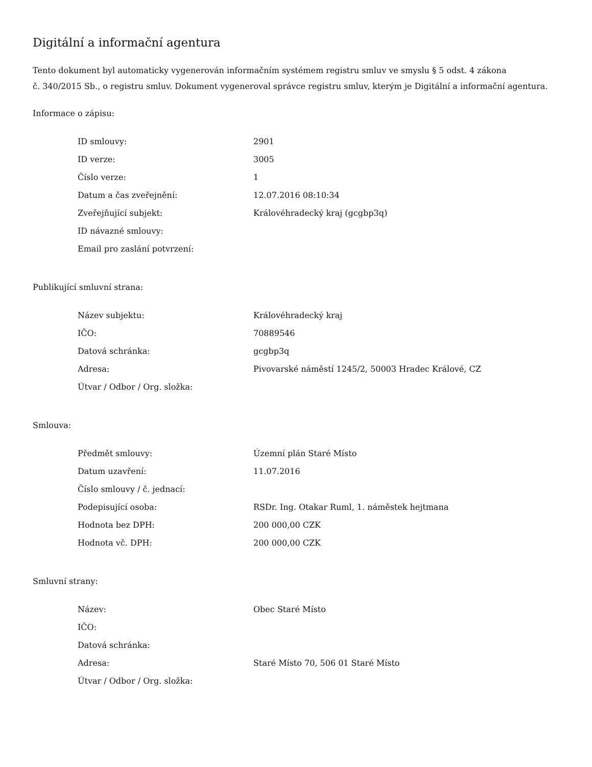Digitální a informační agentura
Tento dokument byl automaticky vygenerován informačním systémem registru smluv ve smyslu § 5 odst. 4 zákona
č. 340/2015 Sb., o registru smluv. Dokument vygeneroval správce registru smluv, kterým je Digitální a informační agentura.
Informace o zápisu:
| ID smlouvy: | 2901 |
| ID verze: | 3005 |
| Číslo verze: | 1 |
| Datum a čas zveřejnění: | 12.07.2016 08:10:34 |
| Zveřejňující subjekt: | Královéhradecký kraj (gcgbp3q) |
| ID návazné smlouvy: | |
| Email pro zaslání potvrzení: | |
Publikující smluvní strana:
| Název subjektu: | Královéhradecký kraj |
| IČO: | 70889546 |
| Datová schránka: | gcgbp3q |
| Adresa: | Pivovarské náměstí 1245/2, 50003 Hradec Králové, CZ |
| Útvar / Odbor / Org. složka: | |
Smlouva:
| Předmět smlouvy: | Územní plán Staré Místo |
| Datum uzavření: | 11.07.2016 |
| Číslo smlouvy / č. jednací: | |
| Podepisující osoba: | RSDr. Ing. Otakar Ruml, 1. náměstek hejtmana |
| Hodnota bez DPH: | 200 000,00 CZK |
| Hodnota vč. DPH: | 200 000,00 CZK |
Smluvní strany:
| Název: | Obec Staré Místo |
| IČO: | |
| Datová schránka: | |
| Adresa: | Staré Místo 70, 506 01 Staré Místo |
| Útvar / Odbor / Org. složka: | |